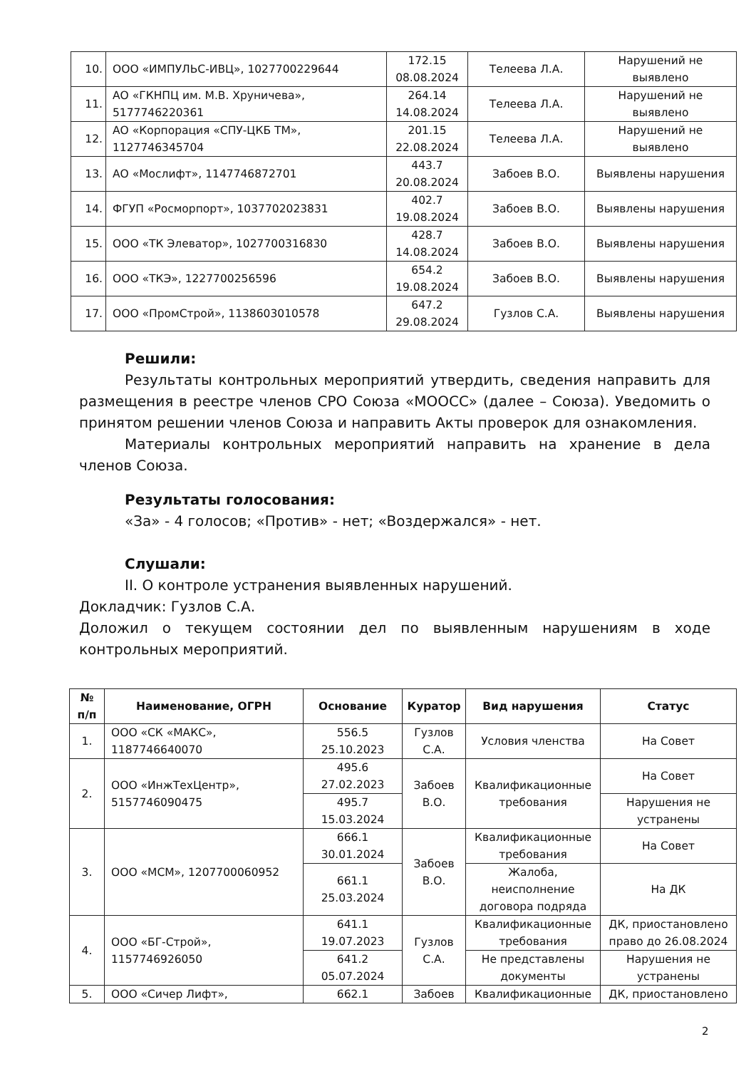| 10. | ООО «ИМПУЛЬС-ИВЦ», 1027700229644 | 172.15 08.08.2024 | Телеева Л.А. | Нарушений не выявлено |
| 11. | АО «ГКНПЦ им. М.В. Хруничева», 5177746220361 | 264.14 14.08.2024 | Телеева Л.А. | Нарушений не выявлено |
| 12. | АО «Корпорация «СПУ-ЦКБ ТМ», 1127746345704 | 201.15 22.08.2024 | Телеева Л.А. | Нарушений не выявлено |
| 13. | АО «Мослифт», 1147746872701 | 443.7 20.08.2024 | Забоев В.О. | Выявлены нарушения |
| 14. | ФГУП «Росморпорт», 1037702023831 | 402.7 19.08.2024 | Забоев В.О. | Выявлены нарушения |
| 15. | ООО «ТК Элеватор», 1027700316830 | 428.7 14.08.2024 | Забоев В.О. | Выявлены нарушения |
| 16. | ООО «ТКЭ», 1227700256596 | 654.2 19.08.2024 | Забоев В.О. | Выявлены нарушения |
| 17. | ООО «ПромСтрой», 1138603010578 | 647.2 29.08.2024 | Гузлов С.А. | Выявлены нарушения |
Решили:
Результаты контрольных мероприятий утвердить, сведения направить для размещения в реестре членов СРО Союза «МООСС» (далее – Союза). Уведомить о принятом решении членов Союза и направить Акты проверок для ознакомления.
Материалы контрольных мероприятий направить на хранение в дела членов Союза.
Результаты голосования:
«За» - 4 голосов; «Против» - нет; «Воздержался» - нет.
Слушали:
II. О контроле устранения выявленных нарушений.
Докладчик: Гузлов С.А.
Доложил о текущем состоянии дел по выявленным нарушениям в ходе контрольных мероприятий.
| № п/п | Наименование, ОГРН | Основание | Куратор | Вид нарушения | Статус |
| --- | --- | --- | --- | --- | --- |
| 1. | ООО «СК «МАКС», 1187746640070 | 556.5 25.10.2023 | Гузлов С.А. | Условия членства | На Совет |
| 2. | ООО «ИнжТехЦентр», 5157746090475 | 495.6 27.02.2023 | Забоев В.О. | Квалификационные требования | На Совет |
| | | 495.7 15.03.2024 | | | Нарушения не устранены |
| 3. | ООО «МСМ», 1207700060952 | 666.1 30.01.2024 | Забоев В.О. | Квалификационные требования | На Совет |
| | | 661.1 25.03.2024 | | Жалоба, неисполнение договора подряда | На ДК |
| 4. | ООО «БГ-Строй», 1157746926050 | 641.1 19.07.2023 | Гузлов С.А. | Квалификационные требования | ДК, приостановлено право до 26.08.2024 |
| | | 641.2 05.07.2024 | | Не представлены документы | Нарушения не устранены |
| 5. | ООО «Сичер Лифт», | 662.1 | Забоев | Квалификационные | ДК, приостановлено |
2